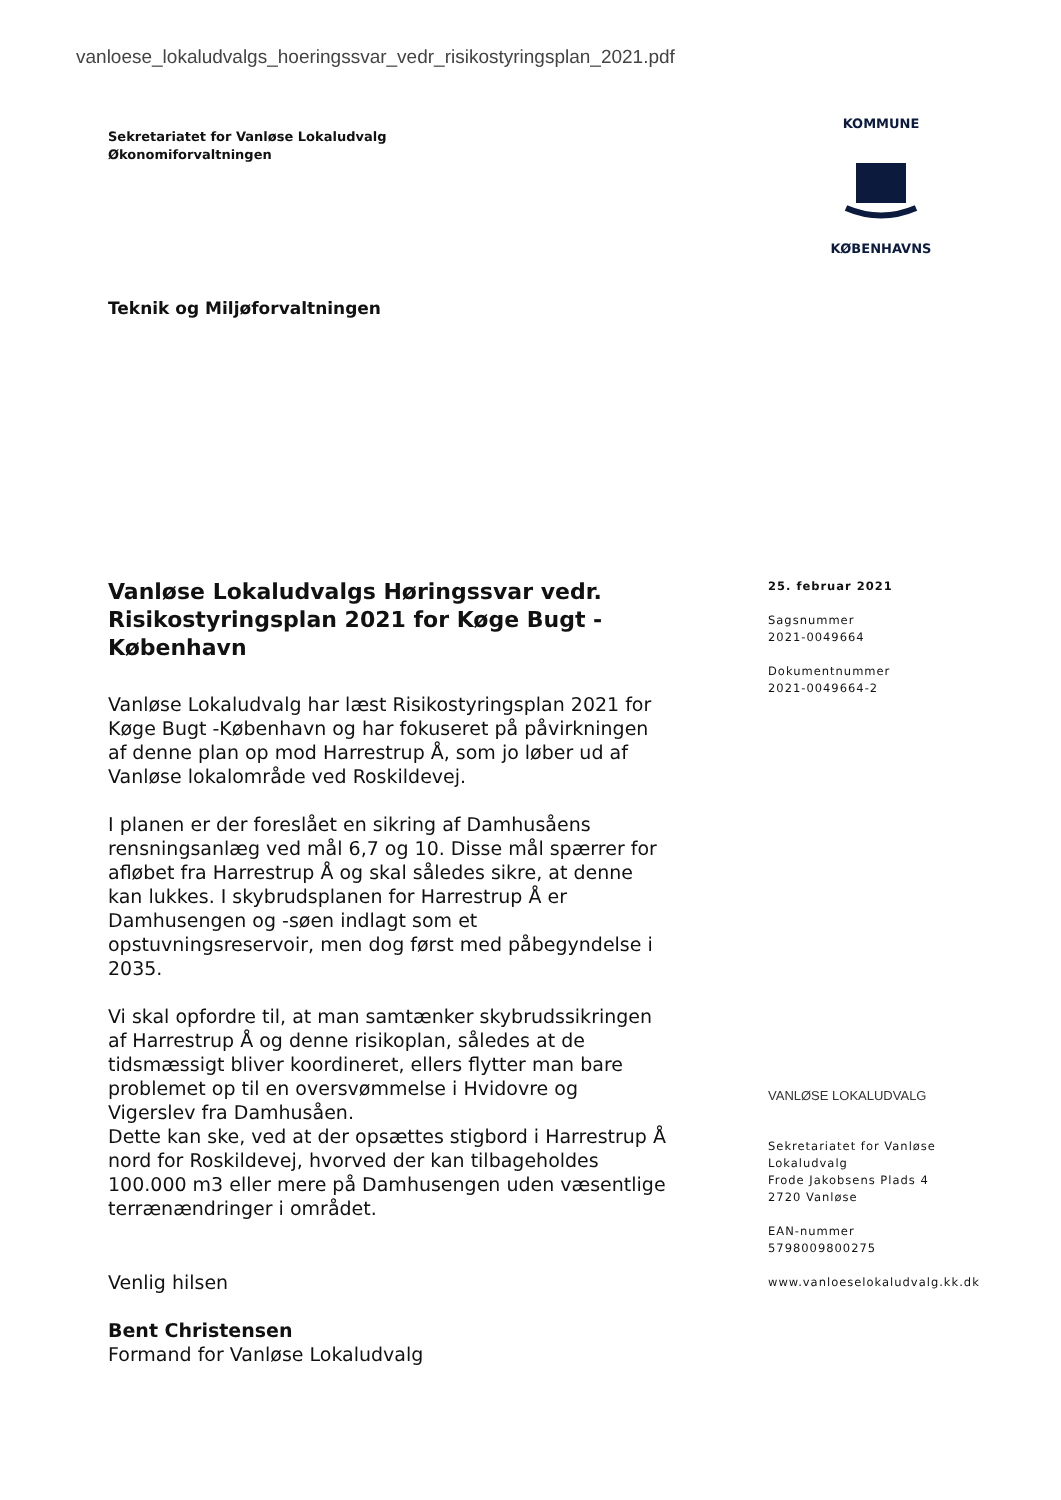vanloese_lokaludvalgs_hoeringssvar_vedr_risikostyringsplan_2021.pdf
Sekretariatet for Vanløse Lokaludvalg
Økonomiforvaltningen
KOMMUNE
KØBENHAVNS
Teknik og Miljøforvaltningen
Vanløse Lokaludvalgs Høringssvar vedr. Risikostyringsplan 2021 for Køge Bugt - København
Vanløse Lokaludvalg har læst Risikostyringsplan 2021 for Køge Bugt -København og har fokuseret på påvirkningen af denne plan op mod Harrestrup Å, som jo løber ud af Vanløse lokalområde ved Roskildevej.
I planen er der foreslået en sikring af Damhusåens rensningsanlæg ved mål 6,7 og 10. Disse mål spærrer for afløbet fra Harrestrup Å og skal således sikre, at denne kan lukkes. I skybrudsplanen for Harrestrup Å er Damhusengen og -søen indlagt som et opstuvningsreservoir, men dog først med påbegyndelse i 2035.
Vi skal opfordre til, at man samtænker skybrudssikringen af Harrestrup Å og denne risikoplan, således at de tidsmæssigt bliver koordineret, ellers flytter man bare problemet op til en oversvømmelse i Hvidovre og Vigerslev fra Damhusåen.
Dette kan ske, ved at der opsættes stigbord i Harrestrup Å nord for Roskildevej, hvorved der kan tilbageholdes 100.000 m3 eller mere på Damhusengen uden væsentlige terrænændringer i området.
Venlig hilsen
Bent Christensen
Formand for Vanløse Lokaludvalg
25. februar 2021
Sagsnummer
2021-0049664
Dokumentnummer
2021-0049664-2
VANLØSE LOKALUDVALG
Sekretariatet for Vanløse Lokaludvalg
Frode Jakobsens Plads 4
2720 Vanløse
EAN-nummer
5798009800275
www.vanloeselokaludvalg.kk.dk